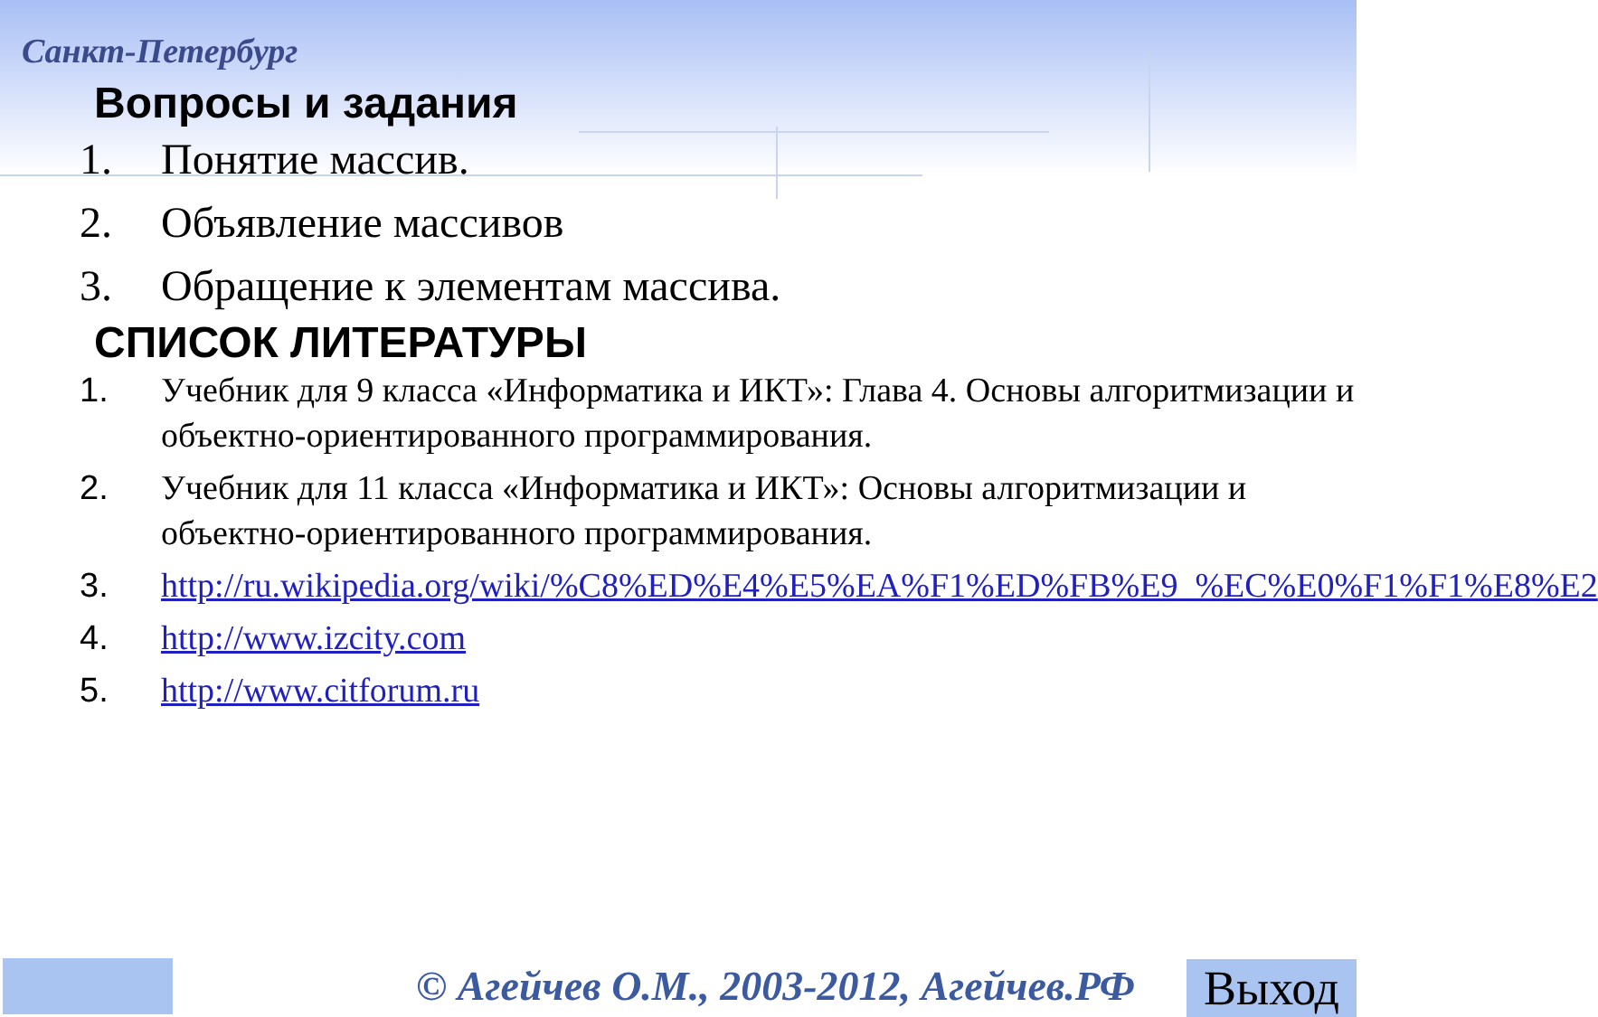Санкт-Петербург
Вопросы и задания
1. Понятие массив.
2. Объявление массивов
3. Обращение к элементам массива.
СПИСОК ЛИТЕРАТУРЫ
1. Учебник для 9 класса «Информатика и ИКТ»: Глава 4. Основы алгоритмизации и объектно-ориентированного программирования.
2. Учебник для 11 класса «Информатика и ИКТ»: Основы алгоритмизации и объектно-ориентированного программирования.
3. http://ru.wikipedia.org/wiki/%C8%ED%E4%E5%EA%F1%ED%FB%E9_%EC%E0%F1%F1%E8%E2
4. http://www.izcity.com
5. http://www.citforum.ru
© Агейчев О.М., 2003-2012, Агейчев.РФ
Выход